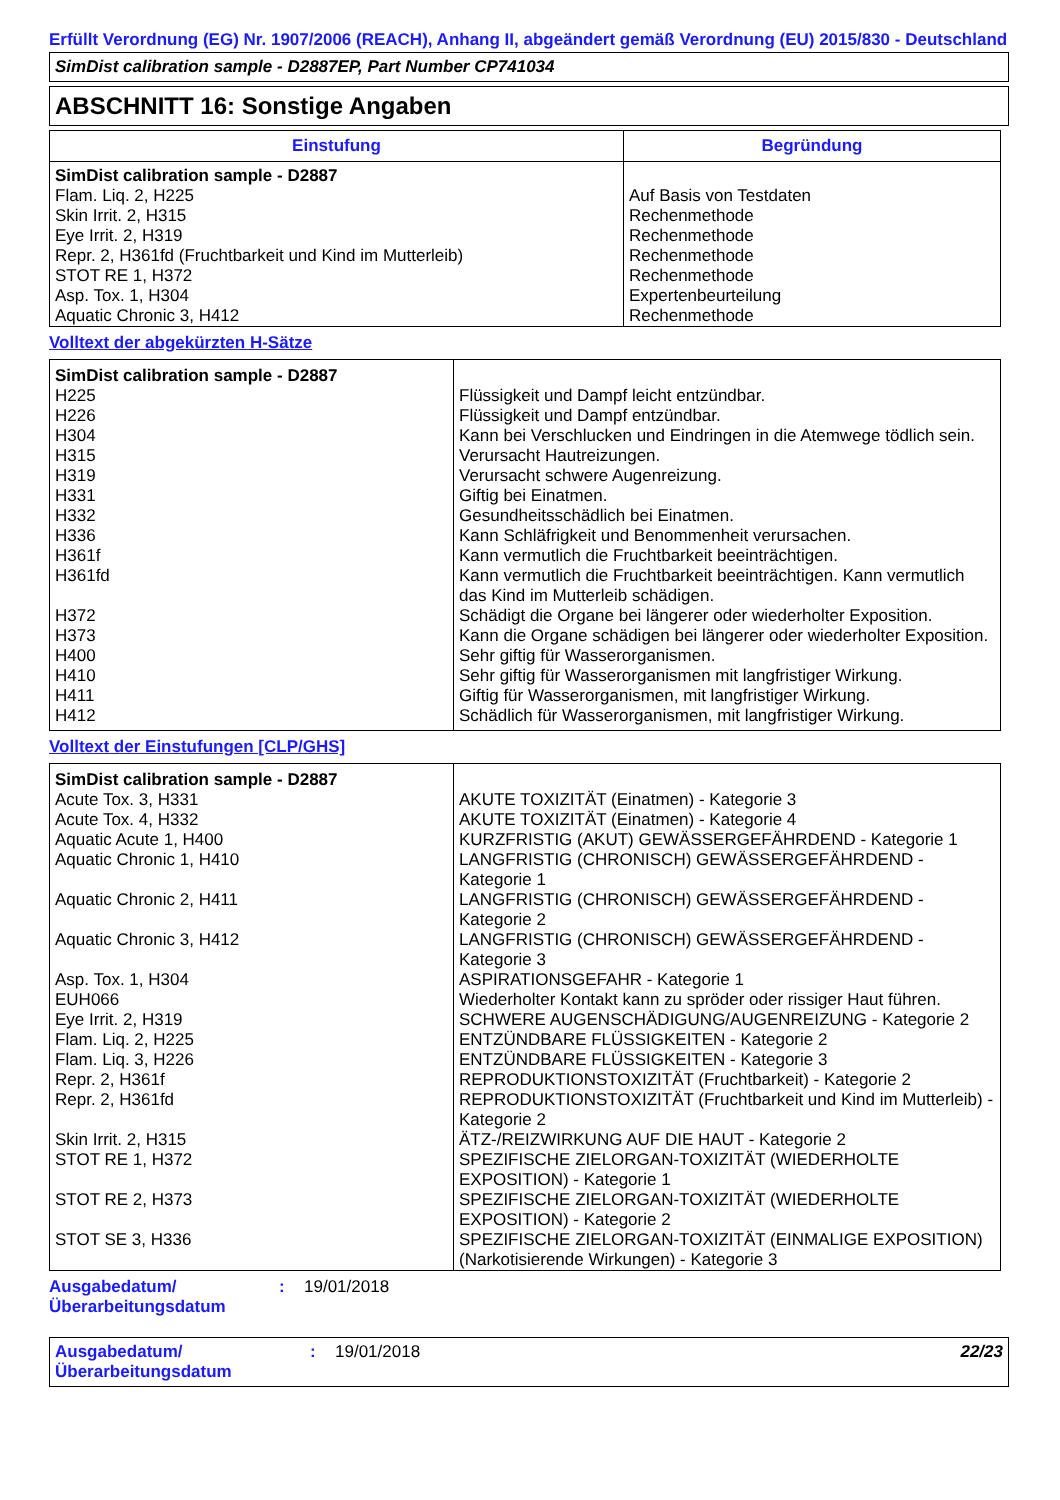Erfüllt Verordnung (EG) Nr. 1907/2006 (REACH), Anhang II, abgeändert gemäß Verordnung (EU) 2015/830 - Deutschland
SimDist calibration sample - D2887EP, Part Number CP741034
ABSCHNITT 16: Sonstige Angaben
| Einstufung | Begründung |
| --- | --- |
| SimDist calibration sample - D2887 Flam. Liq. 2, H225 Skin Irrit. 2, H315 Eye Irrit. 2, H319 Repr. 2, H361fd (Fruchtbarkeit und Kind im Mutterleib) STOT RE 1, H372 Asp. Tox. 1, H304 Aquatic Chronic 3, H412 | Auf Basis von Testdaten Rechenmethode Rechenmethode Rechenmethode Rechenmethode Expertenbeurteilung Rechenmethode |
Volltext der abgekürzten H-Sätze
| SimDist calibration sample - D2887 | |
| H225 | Flüssigkeit und Dampf leicht entzündbar. |
| H226 | Flüssigkeit und Dampf entzündbar. |
| H304 | Kann bei Verschlucken und Eindringen in die Atemwege tödlich sein. |
| H315 | Verursacht Hautreizungen. |
| H319 | Verursacht schwere Augenreizung. |
| H331 | Giftig bei Einatmen. |
| H332 | Gesundheitsschädlich bei Einatmen. |
| H336 | Kann Schläfrigkeit und Benommenheit verursachen. |
| H361f | Kann vermutlich die Fruchtbarkeit beeinträchtigen. |
| H361fd | Kann vermutlich die Fruchtbarkeit beeinträchtigen. Kann vermutlich das Kind im Mutterleib schädigen. |
| H372 | Schädigt die Organe bei längerer oder wiederholter Exposition. |
| H373 | Kann die Organe schädigen bei längerer oder wiederholter Exposition. |
| H400 | Sehr giftig für Wasserorganismen. |
| H410 | Sehr giftig für Wasserorganismen mit langfristiger Wirkung. |
| H411 | Giftig für Wasserorganismen, mit langfristiger Wirkung. |
| H412 | Schädlich für Wasserorganismen, mit langfristiger Wirkung. |
Volltext der Einstufungen [CLP/GHS]
| SimDist calibration sample - D2887 | |
| Acute Tox. 3, H331 | AKUTE TOXIZITÄT (Einatmen) - Kategorie 3 |
| Acute Tox. 4, H332 | AKUTE TOXIZITÄT (Einatmen) - Kategorie 4 |
| Aquatic Acute 1, H400 | KURZFRISTIG (AKUT) GEWÄSSERGEFÄHRDEND - Kategorie 1 |
| Aquatic Chronic 1, H410 | LANGFRISTIG (CHRONISCH) GEWÄSSERGEFÄHRDEND - Kategorie 1 |
| Aquatic Chronic 2, H411 | LANGFRISTIG (CHRONISCH) GEWÄSSERGEFÄHRDEND - Kategorie 2 |
| Aquatic Chronic 3, H412 | LANGFRISTIG (CHRONISCH) GEWÄSSERGEFÄHRDEND - Kategorie 3 |
| Asp. Tox. 1, H304 | ASPIRATIONSGEFAHR - Kategorie 1 |
| EUH066 | Wiederholter Kontakt kann zu spröder oder rissiger Haut führen. |
| Eye Irrit. 2, H319 | SCHWERE AUGENSCHÄDIGUNG/AUGENREIZUNG - Kategorie 2 |
| Flam. Liq. 2, H225 | ENTZÜNDBARE FLÜSSIGKEITEN - Kategorie 2 |
| Flam. Liq. 3, H226 | ENTZÜNDBARE FLÜSSIGKEITEN - Kategorie 3 |
| Repr. 2, H361f | REPRODUKTIONSTOXIZITÄT (Fruchtbarkeit) - Kategorie 2 |
| Repr. 2, H361fd | REPRODUKTIONSTOXIZITÄT (Fruchtbarkeit und Kind im Mutterleib) - Kategorie 2 |
| Skin Irrit. 2, H315 | ÄTZ-/REIZWIRKUNG AUF DIE HAUT - Kategorie 2 |
| STOT RE 1, H372 | SPEZIFISCHE ZIELORGAN-TOXIZITÄT (WIEDERHOLTE EXPOSITION) - Kategorie 1 |
| STOT RE 2, H373 | SPEZIFISCHE ZIELORGAN-TOXIZITÄT (WIEDERHOLTE EXPOSITION) - Kategorie 2 |
| STOT SE 3, H336 | SPEZIFISCHE ZIELORGAN-TOXIZITÄT (EINMALIGE EXPOSITION) (Narkotisierende Wirkungen) - Kategorie 3 |
Ausgabedatum/
Überarbeitungsdatum
: 19/01/2018
Ausgabedatum/
Überarbeitungsdatum
: 19/01/2018 22/23